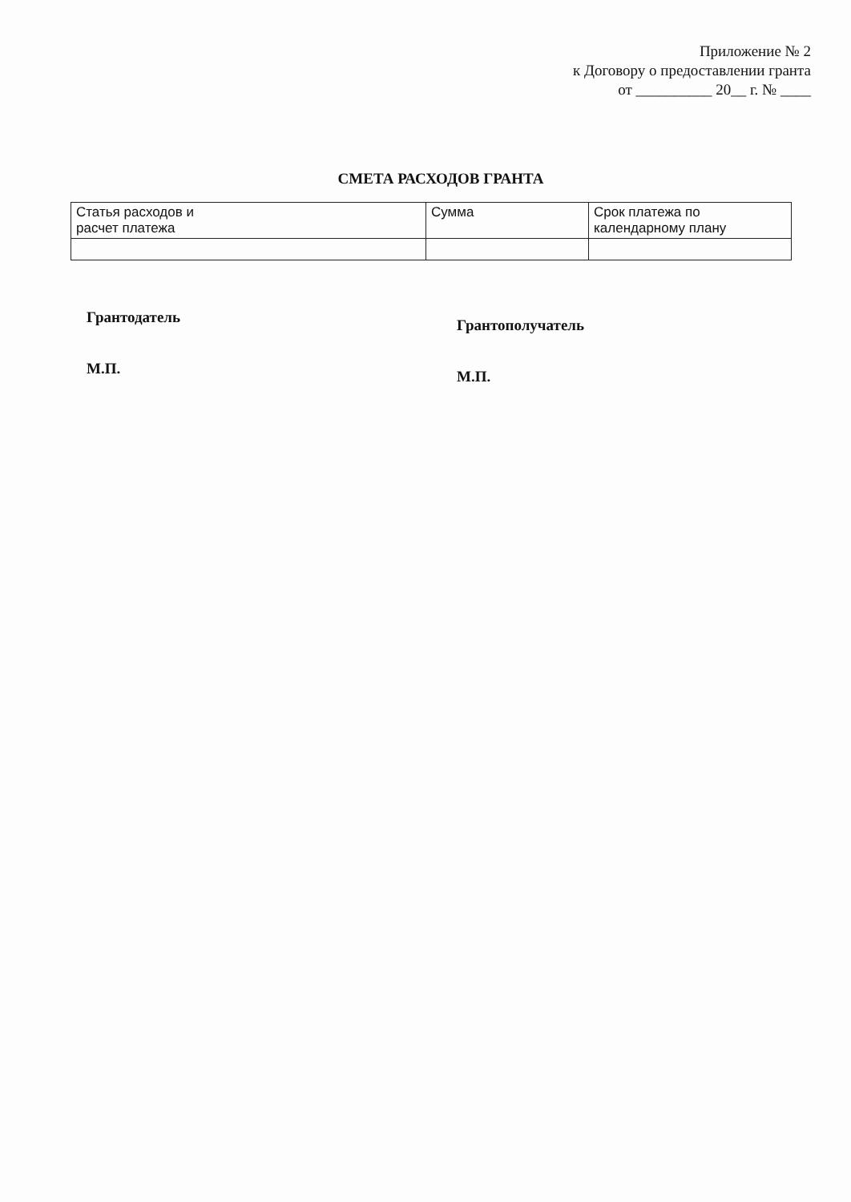Приложение № 2
к Договору о предоставлении гранта
от __________ 20__ г. № ____
СМЕТА РАСХОДОВ ГРАНТА
| Статья расходов и расчет платежа | Сумма | Срок платежа по календарному плану |
Грантодатель
М.П.
Грантополучатель
М.П.